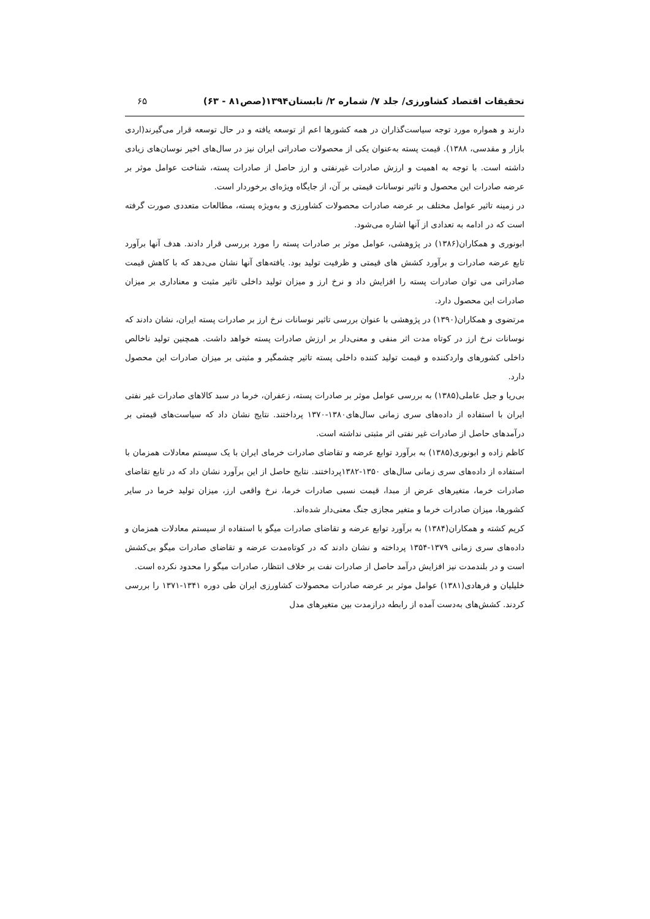تحقیقات اقتصاد کشاورزی/ جلد ۷/ شماره ۲/ تابستان۱۳۹۴(صص۸۱ - ۶۳) ۶۵
دارند و همواره مورد توجه سیاست‌گذاران در همه کشورها اعم از توسعه یافته و در حال توسعه قرار می‌گیرند(اردی بازار و مقدسی، ۱۳۸۸). قیمت پسته به‌عنوان یکی از محصولات صادراتی ایران نیز در سال‌های اخیر نوسان‌های زیادی داشته است. با توجه به اهمیت و ارزش صادرات غیرنفتی و ارز حاصل از صادرات پسته، شناخت عوامل موثر بر عرضه صادرات این محصول و تاثیر نوسانات قیمتی بر آن، از جایگاه ویژه‌ای برخوردار است.
در زمینه تاثیر عوامل مختلف بر عرضه صادرات محصولات کشاورزی و به‌ویژه پسته، مطالعات متعددی صورت گرفته است که در ادامه به تعدادی از آنها اشاره می‌شود.
ابونوری و همکاران(۱۳۸۶) در پژوهشی، عوامل موثر بر صادرات پسته را مورد بررسی قرار دادند. هدف آنها برآورد تابع عرضه صادرات و برآورد کشش های قیمتی و ظرفیت تولید بود. یافته‌های آنها نشان می‌دهد که با کاهش قیمت صادراتی می توان صادرات پسته را افزایش داد و نرخ ارز و میزان تولید داخلی تاثیر مثبت و معناداری بر میزان صادرات این محصول دارد.
مرتضوی و همکاران(۱۳۹۰) در پژوهشی با عنوان بررسی تاثیر نوسانات نرخ ارز بر صادرات پسته ایران، نشان دادند که نوسانات نرخ ارز در کوتاه مدت اثر منفی و معنی‌دار بر ارزش صادرات پسته خواهد داشت. همچنین تولید ناخالص داخلی کشورهای واردکننده و قیمت تولید کننده داخلی پسته تاثیر چشمگیر و مثبتی بر میزان صادرات این محصول دارد.
بی‌ریا و جبل عاملی(۱۳۸۵) به بررسی عوامل موثر بر صادرات پسته، زعفران، خرما در سبد کالاهای صادرات غیر نفتی ایران با استفاده از داده‌های سری زمانی سال‌های۱۳۸۰-۱۳۷۰ پرداختند. نتایج نشان داد که سیاست‌های قیمتی بر درآمدهای حاصل از صادرات غیر نفتی اثر مثبتی نداشته است.
کاظم زاده و ابونوری(۱۳۸۵) به برآورد توابع عرضه و تقاضای صادرات خرمای ایران با یک سیستم معادلات همزمان با استفاده از داده‌های سری زمانی سال‌های ۱۳۵۰-۱۳۸۲پرداختند. نتایج حاصل از این برآورد نشان داد که در تابع تقاضای صادرات خرما، متغیرهای عرض از مبدا، قیمت نسبی صادرات خرما، نرخ واقعی ارز، میزان تولید خرما در سایر کشورها، میزان صادرات خرما و متغیر مجازی جنگ معنی‌دار شده‌اند.
کریم کشته و همکاران(۱۳۸۴) به برآورد توابع عرضه و تقاضای صادرات میگو با استفاده از سیستم معادلات همزمان و داده‌های سری زمانی ۱۳۷۹-۱۳۵۴ پرداخته و نشان دادند که در کوتاه‌مدت عرضه و تقاضای صادرات میگو بی‌کشش است و در بلندمدت نیز افزایش درآمد حاصل از صادرات نفت بر خلاف انتظار، صادرات میگو را محدود نکرده است.
خلیلیان و فرهادی(۱۳۸۱) عوامل موثر بر عرضه صادرات محصولات کشاورزی ایران طی دوره ۱۳۴۱-۱۳۷۱ را بررسی کردند. کشش‌های به‌دست آمده از رابطه درازمدت بین متغیرهای مدل